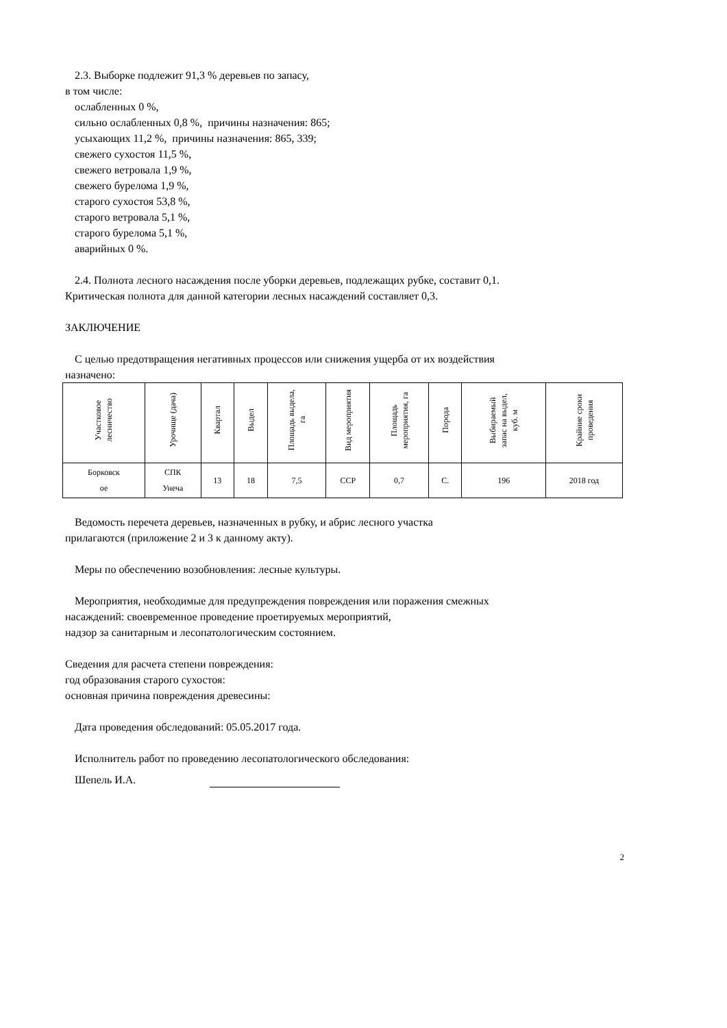2.3. Выборке подлежит 91,3 % деревьев по запасу,
в том числе:
ослабленных 0 %,
сильно ослабленных 0,8 %, причины назначения: 865;
усыхающих 11,2 %, причины назначения: 865, 339;
свежего сухостоя 11,5 %,
свежего ветровала 1,9 %,
свежего бурелома 1,9 %,
старого сухостоя 53,8 %,
старого ветровала 5,1 %,
старого бурелома 5,1 %,
аварийных 0 %.
2.4. Полнота лесного насаждения после уборки деревьев, подлежащих рубке, составит 0,1.
Критическая полнота для данной категории лесных насаждений составляет 0,3.
ЗАКЛЮЧЕНИЕ
С целью предотвращения негативных процессов или снижения ущерба от их воздействия
назначено:
| Участковое лесничество | Урочище (дача) | Квартал | Выдел | Площадь выдела, га | Вид мероприятия | Площадь мероприятия, га | Порода | Выбираемый запас на выдел, куб. м | Крайние сроки проведения |
| --- | --- | --- | --- | --- | --- | --- | --- | --- | --- |
| Борковск ое | СПК Унеча | 13 | 18 | 7,5 | ССР | 0,7 | С. | 196 | 2018 год |
Ведомость перечета деревьев, назначенных в рубку, и абрис лесного участка
прилагаются (приложение 2 и 3 к данному акту).
Меры по обеспечению возобновления: лесные культуры.
Мероприятия, необходимые для предупреждения повреждения или поражения смежных
насаждений: своевременное проведение проетируемых мероприятий,
надзор за санитарным и лесопатологическим состоянием.
Сведения для расчета степени повреждения:
год образования старого сухостоя:
основная причина повреждения древесины:
Дата проведения обследований: 05.05.2017 года.
Исполнитель работ по проведению лесопатологического обследования:
Шепель И.А.
2